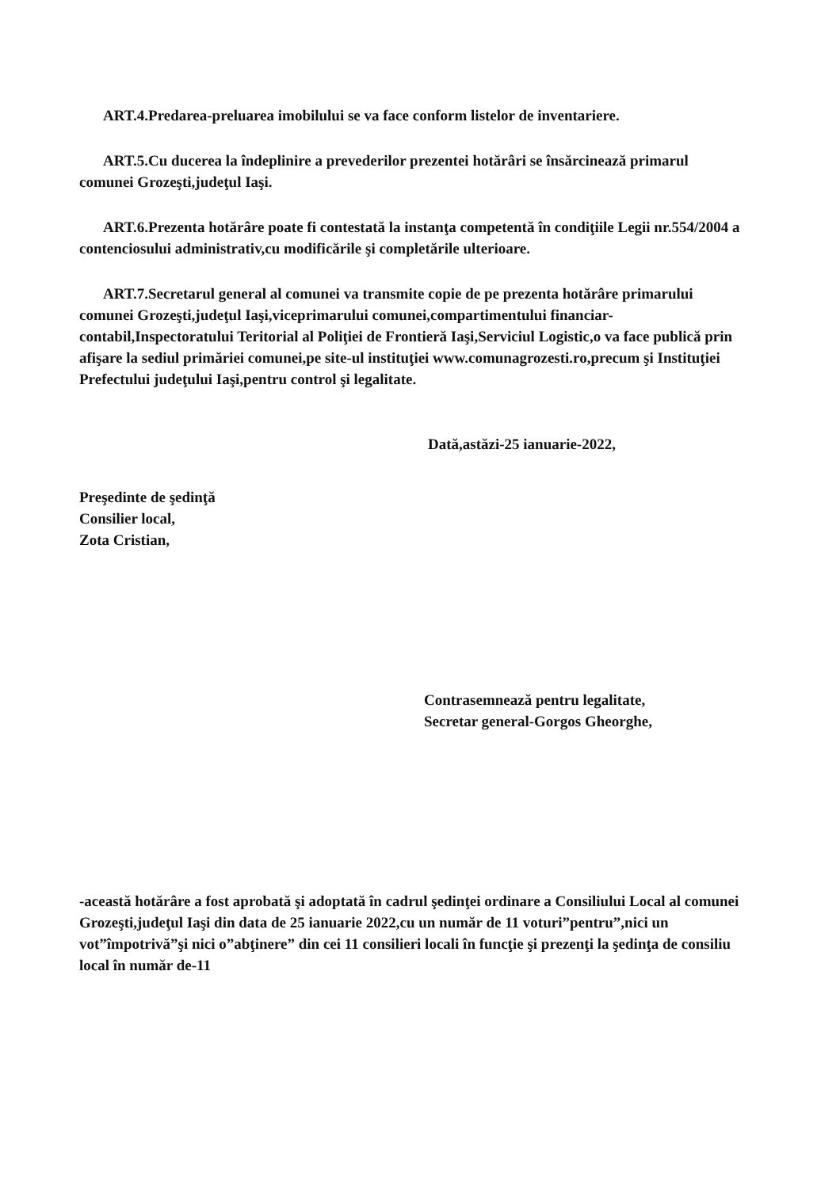ART.4.Predarea-preluarea imobilului se va face conform listelor de inventariere.
ART.5.Cu ducerea la îndeplinire a prevederilor prezentei hotărâri se însărcinează primarul comunei Grozeşti,judeţul Iaşi.
ART.6.Prezenta hotărâre poate fi contestată la instanţa competentă în condiţiile Legii nr.554/2004 a contenciosului administrativ,cu modificările şi completările ulterioare.
ART.7.Secretarul general al comunei va transmite copie de pe prezenta hotărâre primarului comunei Grozeşti,judeţul Iaşi,viceprimarului comunei,compartimentului financiar-contabil,Inspectoratului Teritorial al Poliţiei de Frontieră Iaşi,Serviciul Logistic,o va face publică prin afişare la sediul primăriei comunei,pe site-ul instituţiei www.comunagrozesti.ro,precum şi Instituţiei Prefectului judeţului Iaşi,pentru control şi legalitate.
Dată,astăzi-25 ianuarie-2022,
Preşedinte de şedinţă
Consilier local,
Zota Cristian,
Contrasemnează pentru legalitate,
Secretar general-Gorgos Gheorghe,
-această hotărâre a fost aprobată şi adoptată în cadrul şedinţei ordinare a Consiliului Local al comunei Grozeşti,judeţul Iaşi din data de 25 ianuarie 2022,cu un număr de 11 voturi”pentru”,nici un vot”împotrivă”şi nici o”abţinere” din cei 11 consilieri locali în funcţie şi prezenţi la şedinţa de consiliu local în număr de-11